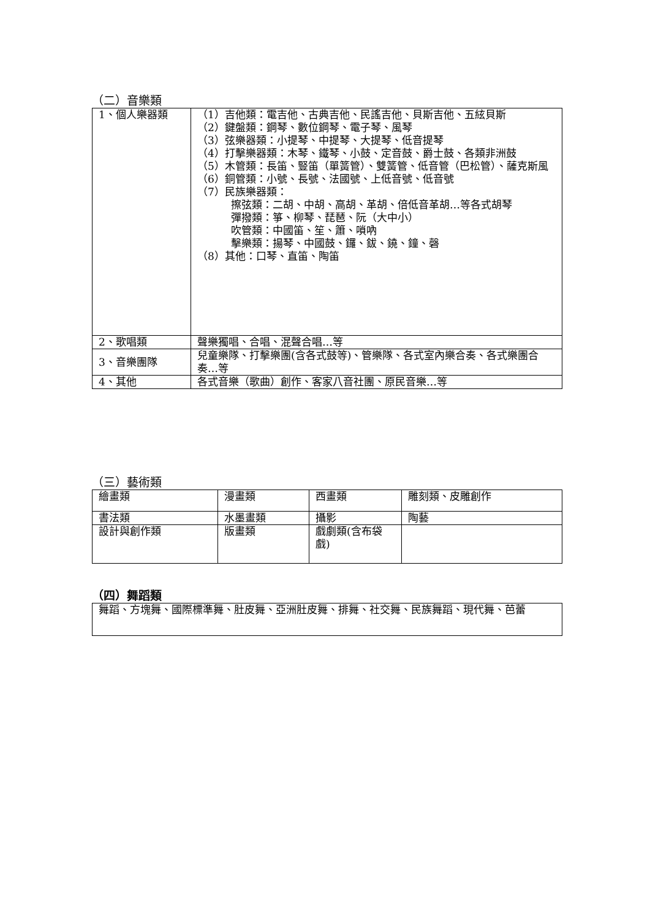（二）音樂類
| 1、個人樂器類 | （1）吉他類：電吉他、古典吉他、民謠吉他、貝斯吉他、五絃貝斯 （2）鍵盤類：鋼琴、數位鋼琴、電子琴、風琴 （3）弦樂器類：小提琴、中提琴、大提琴、低音提琴 （4）打擊樂器類：木琴、鐵琴、小鼓、定音鼓、爵士鼓、各類非洲鼓 （5）木管類：長笛、豎笛（單簧管）、雙簧管、低音管（巴松管）、薩克斯風 （6）銅管類：小號、長號、法國號、上低音號、低音號 （7）民族樂器類： 擦弦類：二胡、中胡、高胡、革胡、倍低音革胡…等各式胡琴 彈撥類：箏、柳琴、琵琶、阮（大中小） 吹管類：中國笛、笙、簫、嗩吶 擊樂類：揚琴、中國鼓、鑼、鈸、鐃、鐘、磬 （8）其他：口琴、直笛、陶笛 |
| 2、歌唱類 | 聲樂獨唱、合唱、混聲合唱…等 |
| 3、音樂團隊 | 兒童樂隊、打擊樂團(含各式鼓等)、管樂隊、各式室內樂合奏、各式樂團合奏…等 |
| 4、其他 | 各式音樂（歌曲）創作、客家八音社團、原民音樂…等 |
（三）藝術類
| 繪畫類 | 漫畫類 | 西畫類 | 雕刻類、皮雕創作 |
| 書法類 | 水墨畫類 | 攝影 | 陶藝 |
| 設計與創作類 | 版畫類 | 戲劇類(含布袋戲) | |
（四）舞蹈類
| 舞蹈、方塊舞、國際標準舞、肚皮舞、亞洲肚皮舞、排舞、社交舞、民族舞蹈、現代舞、芭蕾 |